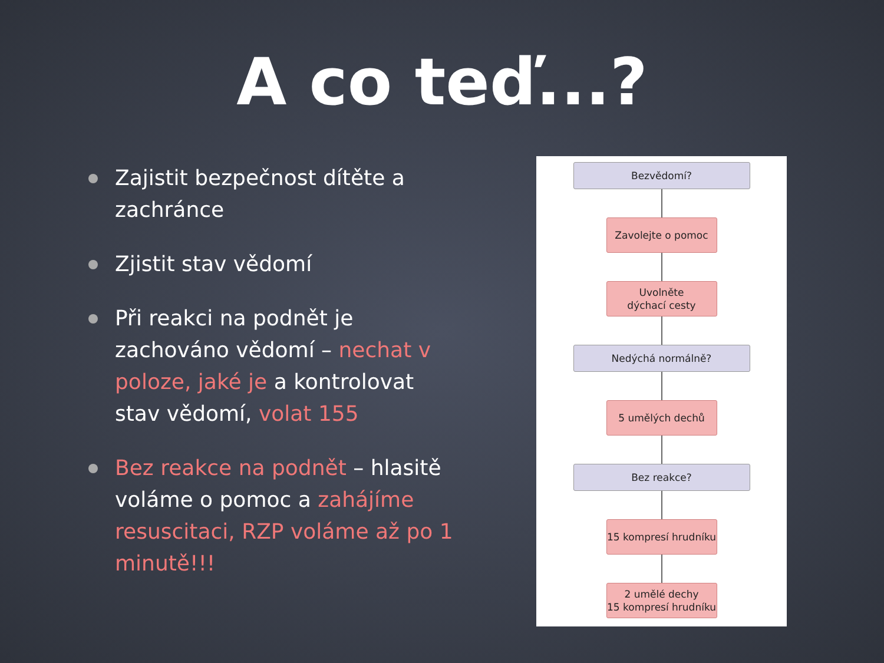A co teď...?
Zajistit bezpečnost dítěte a zachránce
Zjistit stav vědomí
Při reakci na podnět je zachováno vědomí – nechat v poloze, jaké je a kontrolovat stav vědomí, volat 155
Bez reakce na podnět – hlasitě voláme o pomoc a zahájíme resuscitaci, RZP voláme až po 1 minutě!!!
Bezvědomí?
Zavolejte o pomoc
Uvolněte
dýchací cesty
Nedýchá normálně?
5 umělých dechů
Bez reakce?
15 kompresí hrudníku
2 umělé dechy
15 kompresí hrudníku